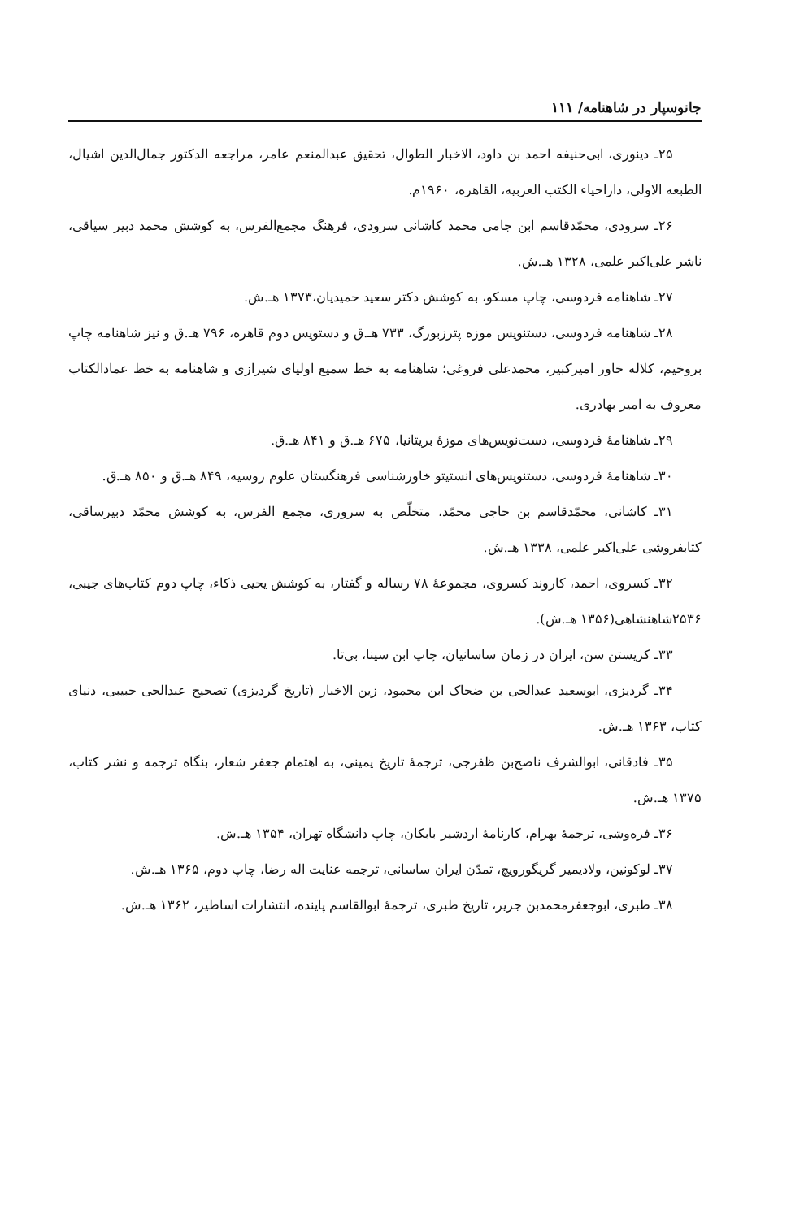جانوسپار در شاهنامه/ ۱۱۱
۲۵ـ دینوری، ابی‌حنیفه احمد بن داود، الاخبار الطوال، تحقیق عبدالمنعم عامر، مراجعه الدکتور جمال‌الدین اشیال، الطبعه الاولی، داراحیاء الکتب العربیه، القاهره، ۱۹۶۰م.
۲۶ـ سرودی، محمّدقاسم ابن جامی محمد کاشانی سرودی، فرهنگ مجمع‌الفرس، به کوشش محمد دبیر سیاقی، ناشر علی‌اکبر علمی، ۱۳۲۸ هـ.ش.
۲۷ـ شاهنامه فردوسی، چاپ مسکو، به کوشش دکتر سعید حمیدیان،۱۳۷۳ هـ.ش.
۲۸ـ شاهنامه فردوسی، دستنویس موزه پترزبورگ، ۷۳۳ هـ.ق و دستویس دوم قاهره، ۷۹۶ هـ.ق و نیز شاهنامه چاپ بروخیم، کلاله خاور امیرکبیر، محمدعلی فروغی؛ شاهنامه به خط سمیع اولیای شیرازی و شاهنامه به خط عمادالکتاب معروف به امیر بهادری.
۲۹ـ شاهنامهٔ فردوسی، دست‌نویس‌های موزهٔ بریتانیا، ۶۷۵ هـ.ق و ۸۴۱ هـ.ق.
۳۰ـ شاهنامهٔ فردوسی، دستنویس‌های انستیتو خاورشناسی فرهنگستان علوم روسیه، ۸۴۹ هـ.ق و ۸۵۰ هـ.ق.
۳۱ـ کاشانی، محمّدقاسم بن حاجی محمّد، متخلّص به سروری، مجمع الفرس، به کوشش محمّد دبیرساقی، کتابفروشی علی‌اکبر علمی، ۱۳۳۸ هـ.ش.
۳۲ـ کسروی، احمد، کاروند کسروی، مجموعهٔ ۷۸ رساله و گفتار، به کوشش یحیی ذکاء، چاپ دوم کتاب‌های جیبی، ۲۵۳۶شاهنشاهی(۱۳۵۶ هـ.ش).
۳۳ـ کریستن سن، ایران در زمان ساسانیان، چاپ ابن سینا، بی‌تا.
۳۴ـ گردیزی، ابوسعید عبدالحی بن ضحاک ابن محمود، زین الاخبار (تاریخ گردیزی) تصحیح عبدالحی حبیبی، دنیای کتاب، ۱۳۶۳ هـ.ش.
۳۵ـ فادقانی، ابوالشرف ناصح‌بن ظفرجی، ترجمهٔ تاریخ یمینی، به اهتمام جعفر شعار، بنگاه ترجمه و نشر کتاب، ۱۳۷۵ هـ.ش.
۳۶ـ فره‌وشی، ترجمهٔ بهرام، کارنامهٔ اردشیر بابکان، چاپ دانشگاه تهران، ۱۳۵۴ هـ.ش.
۳۷ـ لوکونین، ولادیمیر گریگورویچ، تمدّن ایران ساسانی، ترجمه عنایت اله رضا، چاپ دوم، ۱۳۶۵ هـ.ش.
۳۸ـ طبری، ابوجعفرمحمدبن جریر، تاریخ طبری، ترجمهٔ ابوالقاسم پاینده، انتشارات اساطیر، ۱۳۶۲ هـ.ش.